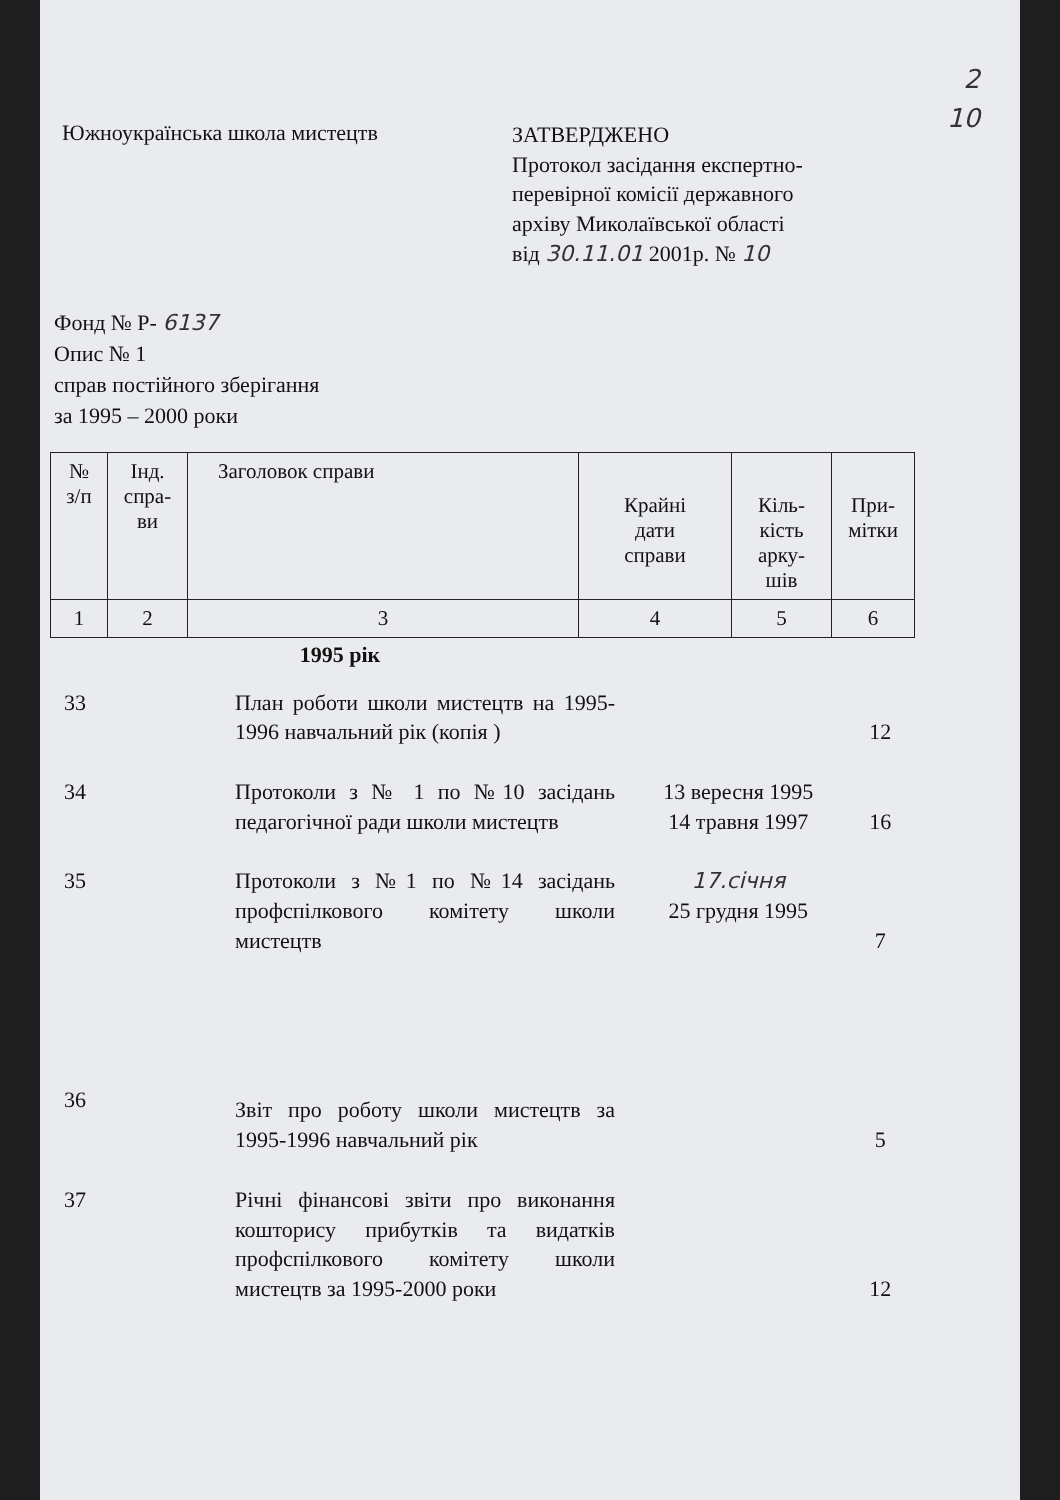2
10
Южноукраїнська школа мистецтв
ЗАТВЕРДЖЕНО
Протокол засідання експертно-
перевірної комісії державного
архіву Миколаївської області
від 30.11.01 2001р. № 10
Фонд № Р- 6137
Опис № 1
справ постійного зберігання
за 1995 – 2000 роки
| № з/п | Інд. спра- ви | Заголовок справи | Крайні дати справи | Кіль- кість арку- шів | При- мітки |
| 1 | 2 | 3 | 4 | 5 | 6 |
1995 рік
| 33 | | План роботи школи мистецтв на 1995-1996 навчальний рік (копія ) | | 12 | |
| 34 | | Протоколи з № 1 по №10 засідань педагогічної ради школи мистецтв | 13 вересня 1995 14 травня 1997 | 16 | |
| 35 | | Протоколи з №1 по №14 засідань профспілкового комітету школи мистецтв | 17.січня 25 грудня 1995 | 7 | |
| 36 | | Звіт про роботу школи мистецтв за 1995-1996 навчальний рік | | 5 | |
| 37 | | Річні фінансові звіти про виконання кошторису прибутків та видатків профспілкового комітету школи мистецтв за 1995-2000 роки | | 12 | |